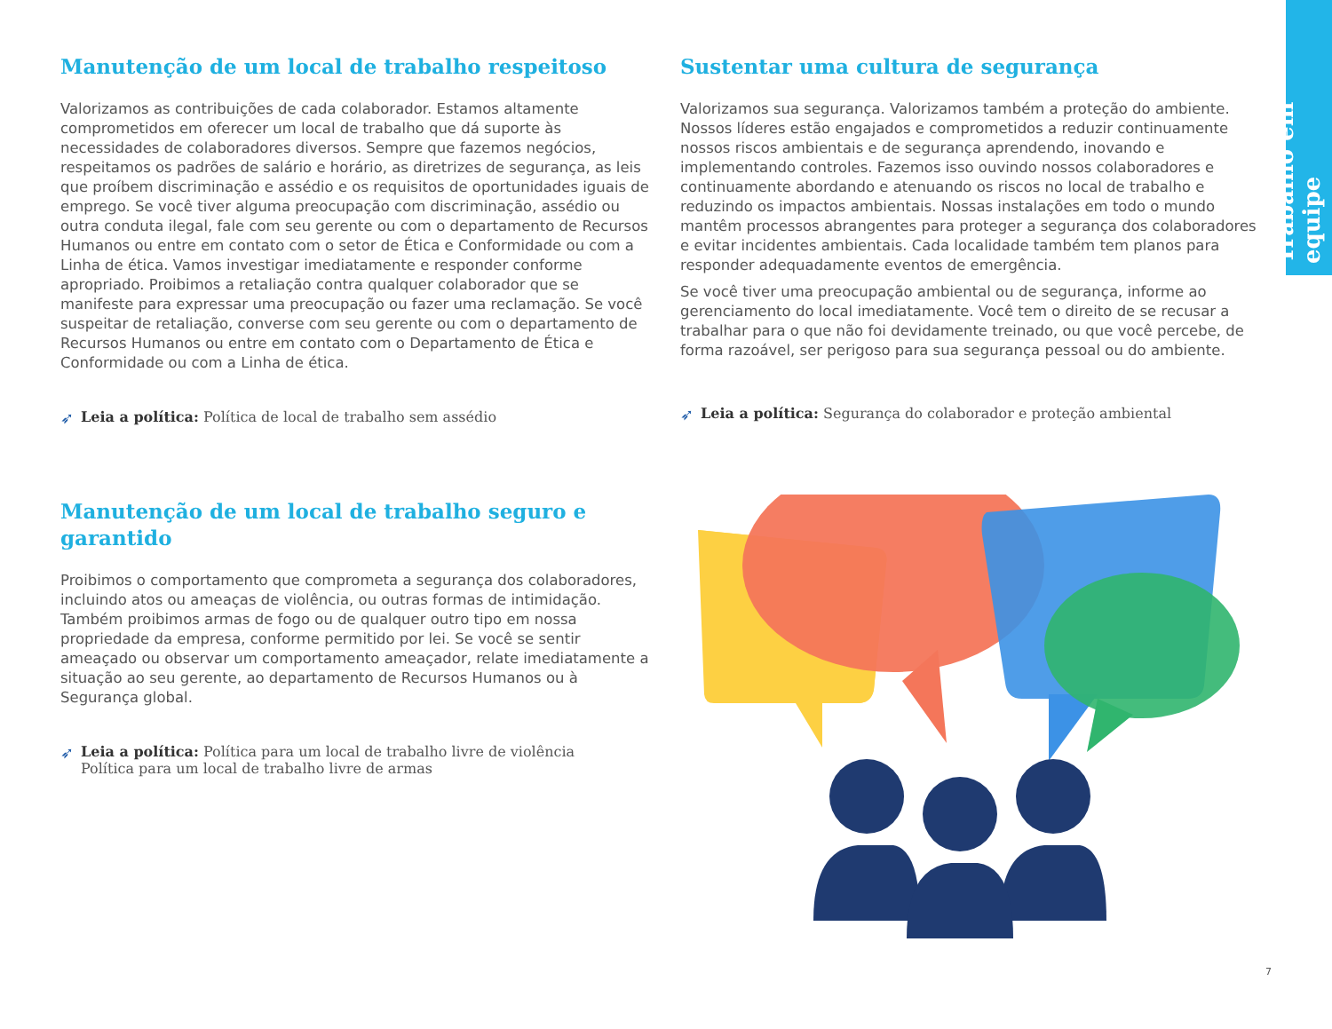Trabalho em equipe
Manutenção de um local de trabalho respeitoso
Valorizamos as contribuições de cada colaborador. Estamos altamente comprometidos em oferecer um local de trabalho que dá suporte às necessidades de colaboradores diversos. Sempre que fazemos negócios, respeitamos os padrões de salário e horário, as diretrizes de segurança, as leis que proíbem discriminação e assédio e os requisitos de oportunidades iguais de emprego. Se você tiver alguma preocupação com discriminação, assédio ou outra conduta ilegal, fale com seu gerente ou com o departamento de Recursos Humanos ou entre em contato com o setor de Ética e Conformidade ou com a Linha de ética. Vamos investigar imediatamente e responder conforme apropriado. Proibimos a retaliação contra qualquer colaborador que se manifeste para expressar uma preocupação ou fazer uma reclamação. Se você suspeitar de retaliação, converse com seu gerente ou com o departamento de Recursos Humanos ou entre em contato com o Departamento de Ética e Conformidade ou com a Linha de ética.
➶ Leia a política: Política de local de trabalho sem assédio
Manutenção de um local de trabalho seguro e garantido
Proibimos o comportamento que comprometa a segurança dos colaboradores, incluindo atos ou ameaças de violência, ou outras formas de intimidação. Também proibimos armas de fogo ou de qualquer outro tipo em nossa propriedade da empresa, conforme permitido por lei. Se você se sentir ameaçado ou observar um comportamento ameaçador, relate imediatamente a situação ao seu gerente, ao departamento de Recursos Humanos ou à Segurança global.
➶ Leia a política: Política para um local de trabalho livre de violência
Política para um local de trabalho livre de armas
Sustentar uma cultura de segurança
Valorizamos sua segurança. Valorizamos também a proteção do ambiente. Nossos líderes estão engajados e comprometidos a reduzir continuamente nossos riscos ambientais e de segurança aprendendo, inovando e implementando controles. Fazemos isso ouvindo nossos colaboradores e continuamente abordando e atenuando os riscos no local de trabalho e reduzindo os impactos ambientais. Nossas instalações em todo o mundo mantêm processos abrangentes para proteger a segurança dos colaboradores e evitar incidentes ambientais. Cada localidade também tem planos para responder adequadamente eventos de emergência.
Se você tiver uma preocupação ambiental ou de segurança, informe ao gerenciamento do local imediatamente. Você tem o direito de se recusar a trabalhar para o que não foi devidamente treinado, ou que você percebe, de forma razoável, ser perigoso para sua segurança pessoal ou do ambiente.
➶ Leia a política: Segurança do colaborador e proteção ambiental
7